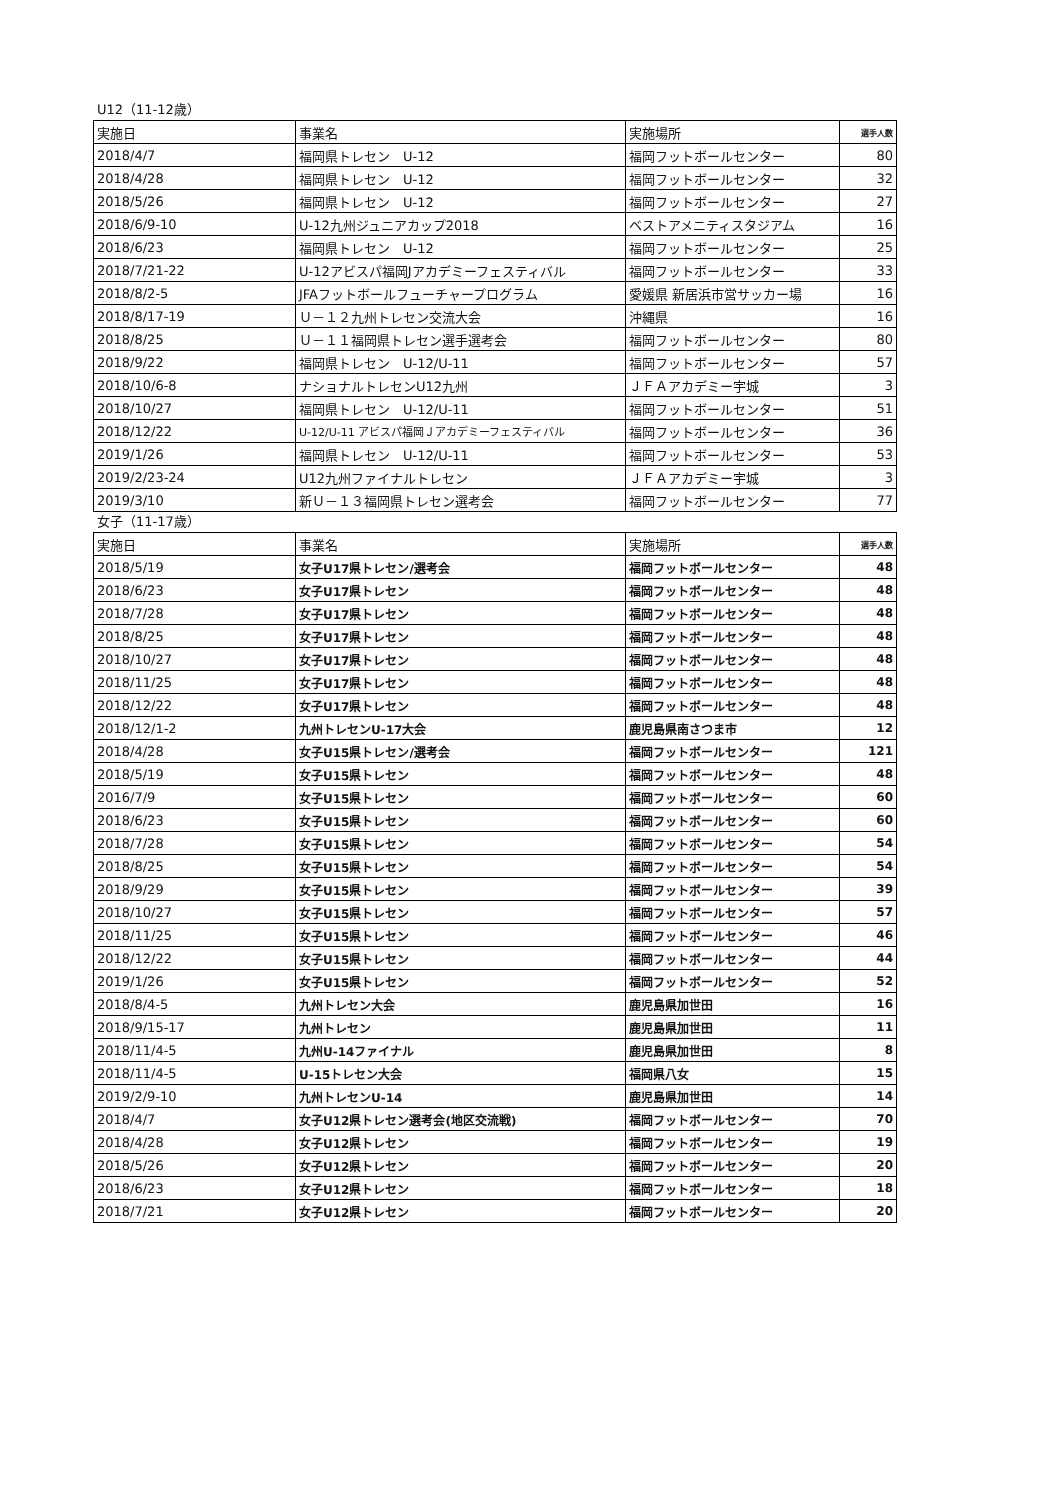U12（11-12歳）
| 実施日 | 事業名 | 実施場所 | 選手人数 |
| --- | --- | --- | --- |
| 2018/4/7 | 福岡県トレセン U-12 | 福岡フットボールセンター | 80 |
| 2018/4/28 | 福岡県トレセン U-12 | 福岡フットボールセンター | 32 |
| 2018/5/26 | 福岡県トレセン U-12 | 福岡フットボールセンター | 27 |
| 2018/6/9-10 | U-12九州ジュニアカップ2018 | ベストアメニティスタジアム | 16 |
| 2018/6/23 | 福岡県トレセン U-12 | 福岡フットボールセンター | 25 |
| 2018/7/21-22 | U-12アビスパ福岡Jアカデミーフェスティバル | 福岡フットボールセンター | 33 |
| 2018/8/2-5 | JFAフットボールフューチャープログラム | 愛媛県 新居浜市営サッカー場 | 16 |
| 2018/8/17-19 | Ｕ－１２九州トレセン交流大会 | 沖縄県 | 16 |
| 2018/8/25 | Ｕ－１１福岡県トレセン選手選考会 | 福岡フットボールセンター | 80 |
| 2018/9/22 | 福岡県トレセン U-12/U-11 | 福岡フットボールセンター | 57 |
| 2018/10/6-8 | ナショナルトレセンU12九州 | ＪＦＡアカデミー宇城 | 3 |
| 2018/10/27 | 福岡県トレセン U-12/U-11 | 福岡フットボールセンター | 51 |
| 2018/12/22 | U-12/U-11 アビスパ福岡Ｊアカデミーフェスティバル | 福岡フットボールセンター | 36 |
| 2019/1/26 | 福岡県トレセン U-12/U-11 | 福岡フットボールセンター | 53 |
| 2019/2/23-24 | U12九州ファイナルトレセン | ＪＦＡアカデミー宇城 | 3 |
| 2019/3/10 | 新Ｕ－１３福岡県トレセン選考会 | 福岡フットボールセンター | 77 |
女子（11-17歳）
| 実施日 | 事業名 | 実施場所 | 選手人数 |
| --- | --- | --- | --- |
| 2018/5/19 | 女子U17県トレセン/選考会 | 福岡フットボールセンター | 48 |
| 2018/6/23 | 女子U17県トレセン | 福岡フットボールセンター | 48 |
| 2018/7/28 | 女子U17県トレセン | 福岡フットボールセンター | 48 |
| 2018/8/25 | 女子U17県トレセン | 福岡フットボールセンター | 48 |
| 2018/10/27 | 女子U17県トレセン | 福岡フットボールセンター | 48 |
| 2018/11/25 | 女子U17県トレセン | 福岡フットボールセンター | 48 |
| 2018/12/22 | 女子U17県トレセン | 福岡フットボールセンター | 48 |
| 2018/12/1-2 | 九州トレセンU-17大会 | 鹿児島県南さつま市 | 12 |
| 2018/4/28 | 女子U15県トレセン/選考会 | 福岡フットボールセンター | 121 |
| 2018/5/19 | 女子U15県トレセン | 福岡フットボールセンター | 48 |
| 2016/7/9 | 女子U15県トレセン | 福岡フットボールセンター | 60 |
| 2018/6/23 | 女子U15県トレセン | 福岡フットボールセンター | 60 |
| 2018/7/28 | 女子U15県トレセン | 福岡フットボールセンター | 54 |
| 2018/8/25 | 女子U15県トレセン | 福岡フットボールセンター | 54 |
| 2018/9/29 | 女子U15県トレセン | 福岡フットボールセンター | 39 |
| 2018/10/27 | 女子U15県トレセン | 福岡フットボールセンター | 57 |
| 2018/11/25 | 女子U15県トレセン | 福岡フットボールセンター | 46 |
| 2018/12/22 | 女子U15県トレセン | 福岡フットボールセンター | 44 |
| 2019/1/26 | 女子U15県トレセン | 福岡フットボールセンター | 52 |
| 2018/8/4-5 | 九州トレセン大会 | 鹿児島県加世田 | 16 |
| 2018/9/15-17 | 九州トレセン | 鹿児島県加世田 | 11 |
| 2018/11/4-5 | 九州U-14ファイナル | 鹿児島県加世田 | 8 |
| 2018/11/4-5 | U-15トレセン大会 | 福岡県八女 | 15 |
| 2019/2/9-10 | 九州トレセンU-14 | 鹿児島県加世田 | 14 |
| 2018/4/7 | 女子U12県トレセン選考会(地区交流戦) | 福岡フットボールセンター | 70 |
| 2018/4/28 | 女子U12県トレセン | 福岡フットボールセンター | 19 |
| 2018/5/26 | 女子U12県トレセン | 福岡フットボールセンター | 20 |
| 2018/6/23 | 女子U12県トレセン | 福岡フットボールセンター | 18 |
| 2018/7/21 | 女子U12県トレセン | 福岡フットボールセンター | 20 |